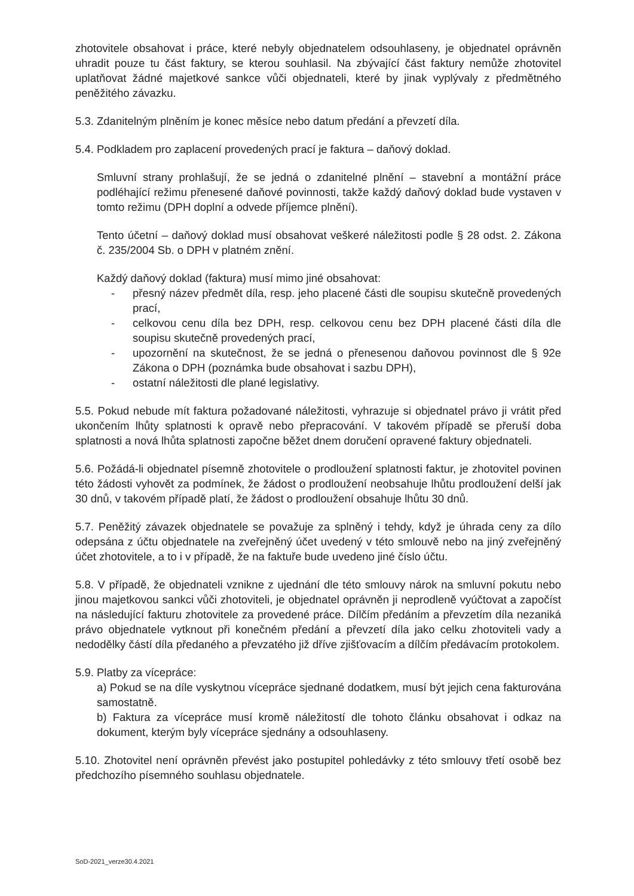zhotovitele obsahovat i práce, které nebyly objednatelem odsouhlaseny, je objednatel oprávněn uhradit pouze tu část faktury, se kterou souhlasil. Na zbývající část faktury nemůže zhotovitel uplatňovat žádné majetkové sankce vůči objednateli, které by jinak vyplývaly z předmětného peněžitého závazku.
5.3. Zdanitelným plněním je konec měsíce nebo datum předání a převzetí díla.
5.4. Podkladem pro zaplacení provedených prací je faktura – daňový doklad.
Smluvní strany prohlašují, že se jedná o zdanitelné plnění – stavební a montážní práce podléhající režimu přenesené daňové povinnosti, takže každý daňový doklad bude vystaven v tomto režimu (DPH doplní a odvede příjemce plnění).
Tento účetní – daňový doklad musí obsahovat veškeré náležitosti podle § 28 odst. 2. Zákona č. 235/2004 Sb. o DPH v platném znění.
Každý daňový doklad (faktura) musí mimo jiné obsahovat:
- přesný název předmět díla, resp. jeho placené části dle soupisu skutečně provedených prací,
- celkovou cenu díla bez DPH, resp. celkovou cenu bez DPH placené části díla dle soupisu skutečně provedených prací,
- upozornění na skutečnost, že se jedná o přenesenou daňovou povinnost dle § 92e Zákona o DPH (poznámka bude obsahovat i sazbu DPH),
- ostatní náležitosti dle plané legislativy.
5.5. Pokud nebude mít faktura požadované náležitosti, vyhrazuje si objednatel právo ji vrátit před ukončením lhůty splatnosti k opravě nebo přepracování. V takovém případě se přeruší doba splatnosti a nová lhůta splatnosti započne běžet dnem doručení opravené faktury objednateli.
5.6. Požádá-li objednatel písemně zhotovitele o prodloužení splatnosti faktur, je zhotovitel povinen této žádosti vyhovět za podmínek, že žádost o prodloužení neobsahuje lhůtu prodloužení delší jak 30 dnů, v takovém případě platí, že žádost o prodloužení obsahuje lhůtu 30 dnů.
5.7. Peněžitý závazek objednatele se považuje za splněný i tehdy, když je úhrada ceny za dílo odepsána z účtu objednatele na zveřejněný účet uvedený v této smlouvě nebo na jiný zveřejněný účet zhotovitele, a to i v případě, že na faktuře bude uvedeno jiné číslo účtu.
5.8. V případě, že objednateli vznikne z ujednání dle této smlouvy nárok na smluvní pokutu nebo jinou majetkovou sankci vůči zhotoviteli, je objednatel oprávněn ji neprodleně vyúčtovat a započíst na následující fakturu zhotovitele za provedené práce. Dílčím předáním a převzetím díla nezaniká právo objednatele vytknout při konečném předání a převzetí díla jako celku zhotoviteli vady a nedodělky částí díla předaného a převzatého již dříve zjišťovacím a dílčím předávacím protokolem.
5.9. Platby za vícepráce:
a) Pokud se na díle vyskytnou vícepráce sjednané dodatkem, musí být jejich cena fakturována samostatně.
b) Faktura za vícepráce musí kromě náležitostí dle tohoto článku obsahovat i odkaz na dokument, kterým byly vícepráce sjednány a odsouhlaseny.
5.10. Zhotovitel není oprávněn převést jako postupitel pohledávky z této smlouvy třetí osobě bez předchozího písemného souhlasu objednatele.
SoD-2021_verze30.4.2021